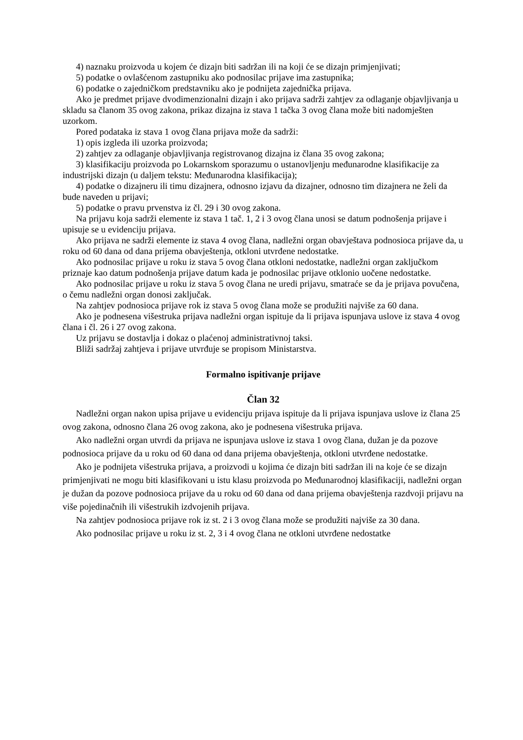4) naznaku proizvoda u kojem će dizajn biti sadržan ili na koji će se dizajn primjenjivati;
5) podatke o ovlašćenom zastupniku ako podnosilac prijave ima zastupnika;
6) podatke o zajedničkom predstavniku ako je podnijeta zajednička prijava.
Ako je predmet prijave dvodimenzionalni dizajn i ako prijava sadrži zahtjev za odlaganje objavljivanja u skladu sa članom 35 ovog zakona, prikaz dizajna iz stava 1 tačka 3 ovog člana može biti nadomješten uzorkom.
Pored podataka iz stava 1 ovog člana prijava može da sadrži:
1) opis izgleda ili uzorka proizvoda;
2) zahtjev za odlaganje objavljivanja registrovanog dizajna iz člana 35 ovog zakona;
3) klasifikaciju proizvoda po Lokarnskom sporazumu o ustanovljenju međunarodne klasifikacije za industrijski dizajn (u daljem tekstu: Međunarodna klasifikacija);
4) podatke o dizajneru ili timu dizajnera, odnosno izjavu da dizajner, odnosno tim dizajnera ne želi da bude naveden u prijavi;
5) podatke o pravu prvenstva iz čl. 29 i 30 ovog zakona.
Na prijavu koja sadrži elemente iz stava 1 tač. 1, 2 i 3 ovog člana unosi se datum podnošenja prijave i upisuje se u evidenciju prijava.
Ako prijava ne sadrži elemente iz stava 4 ovog člana, nadležni organ obavještava podnosioca prijave da, u roku od 60 dana od dana prijema obavještenja, otkloni utvrđene nedostatke.
Ako podnosilac prijave u roku iz stava 5 ovog člana otkloni nedostatke, nadležni organ zaključkom priznaje kao datum podnošenja prijave datum kada je podnosilac prijave otklonio uočene nedostatke.
Ako podnosilac prijave u roku iz stava 5 ovog člana ne uredi prijavu, smatraće se da je prijava povučena, o čemu nadležni organ donosi zaključak.
Na zahtjev podnosioca prijave rok iz stava 5 ovog člana može se produžiti najviše za 60 dana.
Ako je podnesena višestruka prijava nadležni organ ispituje da li prijava ispunjava uslove iz stava 4 ovog člana i čl. 26 i 27 ovog zakona.
Uz prijavu se dostavlja i dokaz o plaćenoj administrativnoj taksi.
Bliži sadržaj zahtjeva i prijave utvrđuje se propisom Ministarstva.
Formalno ispitivanje prijave
Član 32
Nadležni organ nakon upisa prijave u evidenciju prijava ispituje da li prijava ispunjava uslove iz člana 25 ovog zakona, odnosno člana 26 ovog zakona, ako je podnesena višestruka prijava.
Ako nadležni organ utvrdi da prijava ne ispunjava uslove iz stava 1 ovog člana, dužan je da pozove podnosioca prijave da u roku od 60 dana od dana prijema obavještenja, otkloni utvrđene nedostatke.
Ako je podnijeta višestruka prijava, a proizvodi u kojima će dizajn biti sadržan ili na koje će se dizajn primjenjivati ne mogu biti klasifikovani u istu klasu proizvoda po Međunarodnoj klasifikaciji, nadležni organ je dužan da pozove podnosioca prijave da u roku od 60 dana od dana prijema obavještenja razdvoji prijavu na više pojedinačnih ili višestrukih izdvojenih prijava.
Na zahtjev podnosioca prijave rok iz st. 2 i 3 ovog člana može se produžiti najviše za 30 dana.
Ako podnosilac prijave u roku iz st. 2, 3 i 4 ovog člana ne otkloni utvrđene nedostatke